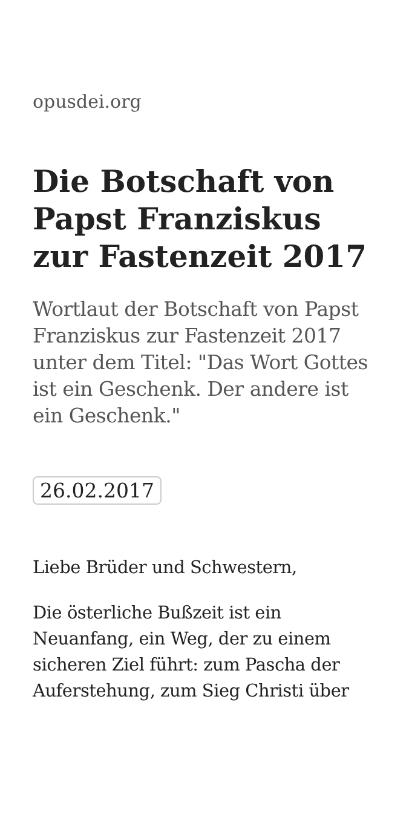opusdei.org
Die Botschaft von Papst Franziskus zur Fastenzeit 2017
Wortlaut der Botschaft von Papst Franziskus zur Fastenzeit 2017 unter dem Titel: "Das Wort Gottes ist ein Geschenk. Der andere ist ein Geschenk."
26.02.2017
Liebe Brüder und Schwestern,
Die österliche Bußzeit ist ein Neuanfang, ein Weg, der zu einem sicheren Ziel führt: zum Pascha der Auferstehung, zum Sieg Christi über